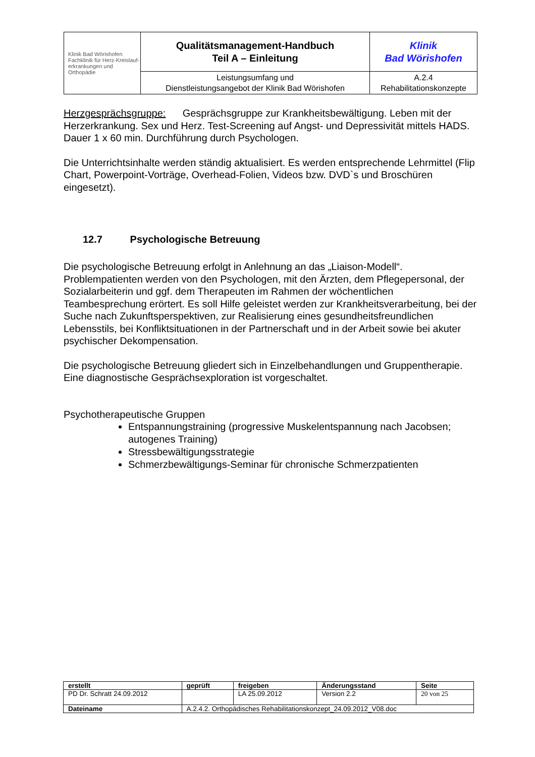| Klinik Bad Wörishofen Fachklinik für Herz-Kreislauf- erkrankungen und Orthopädie | Qualitätsmanagement-Handbuch Teil A – Einleitung | Klinik Bad Wörishofen |
| | Leistungsumfang und Dienstleistungsangebot der Klinik Bad Wörishofen | A.2.4 Rehabilitationskonzepte |
Herzgesprächsgruppe: Gesprächsgruppe zur Krankheitsbewältigung. Leben mit der Herzerkrankung. Sex und Herz. Test-Screening auf Angst- und Depressivität mittels HADS. Dauer 1 x 60 min. Durchführung durch Psychologen.
Die Unterrichtsinhalte werden ständig aktualisiert. Es werden entsprechende Lehrmittel (Flip Chart, Powerpoint-Vorträge, Overhead-Folien, Videos bzw. DVD`s und Broschüren eingesetzt).
12.7 Psychologische Betreuung
Die psychologische Betreuung erfolgt in Anlehnung an das „Liaison-Modell“. Problempatienten werden von den Psychologen, mit den Ärzten, dem Pflegepersonal, der Sozialarbeiterin und ggf. dem Therapeuten im Rahmen der wöchentlichen Teambesprechung erörtert. Es soll Hilfe geleistet werden zur Krankheitsverarbeitung, bei der Suche nach Zukunftsperspektiven, zur Realisierung eines gesundheitsfreundlichen Lebensstils, bei Konfliktsituationen in der Partnerschaft und in der Arbeit sowie bei akuter psychischer Dekompensation.
Die psychologische Betreuung gliedert sich in Einzelbehandlungen und Gruppentherapie. Eine diagnostische Gesprächsexploration ist vorgeschaltet.
Psychotherapeutische Gruppen
Entspannungstraining (progressive Muskelentspannung nach Jacobsen; autogenes Training)
Stressbewältigungsstrategie
Schmerzbewältigungs-Seminar für chronische Schmerzpatienten
| erstellt | geprüft | freigeben | Änderungsstand | Seite |
| --- | --- | --- | --- | --- |
| PD Dr. Schratt 24.09.2012 | | LA 25.09.2012 | Version 2.2 | 20 von 25 |
| Dateiname | A.2.4.2. Orthopädisches Rehabilitationskonzept_24.09.2012_V08.doc | | | |